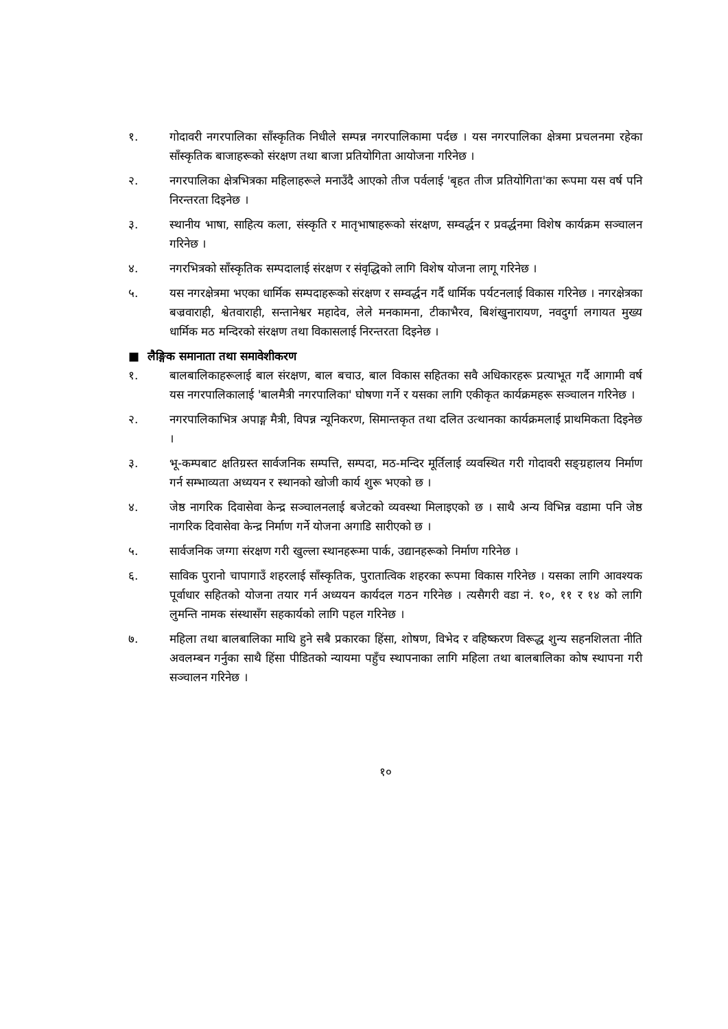१. गोदावरी नगरपालिका साँस्कृतिक निधीले सम्पन्न नगरपालिकामा पर्दछ । यस नगरपालिका क्षेत्रमा प्रचलनमा रहेका साँस्कृतिक बाजाहरूको संरक्षण तथा बाजा प्रतियोगिता आयोजना गरिनेछ ।
२. नगरपालिका क्षेत्रभित्रका महिलाहरूले मनाउँदै आएको तीज पर्वलाई 'बृहत तीज प्रतियोगिता'का रूपमा यस वर्ष पनि निरन्तरता दिइनेछ ।
३. स्थानीय भाषा, साहित्य कला, संस्कृति र मातृभाषाहरूको संरक्षण, सम्वर्द्धन र प्रवर्द्धनमा विशेष कार्यक्रम सञ्चालन गरिनेछ ।
४. नगरभित्रको साँस्कृतिक सम्पदालाई संरक्षण र संवृद्धिको लागि विशेष योजना लागू गरिनेछ ।
५. यस नगरक्षेत्रमा भएका धार्मिक सम्पदाहरूको संरक्षण र सम्वर्द्धन गर्दै धार्मिक पर्यटनलाई विकास गरिनेछ । नगरक्षेत्रका बज्रवाराही, श्वेतवाराही, सन्तानेश्वर महादेव, लेले मनकामना, टीकाभैरव, बिशंखुनारायण, नवदुर्गा लगायत मुख्य धार्मिक मठ मन्दिरको संरक्षण तथा विकासलाई निरन्तरता दिइनेछ ।
■ लैङ्गिक समानाता तथा समावेशीकरण
१. बालबालिकाहरूलाई बाल संरक्षण, बाल बचाउ, बाल विकास सहितका सवै अधिकारहरू प्रत्याभूत गर्दै आगामी वर्ष यस नगरपालिकालाई 'बालमैत्री नगरपालिका' घोषणा गर्ने र यसका लागि एकीकृत कार्यक्रमहरू सञ्चालन गरिनेछ ।
२. नगरपालिकाभित्र अपाङ्ग मैत्री, विपन्न न्यूनिकरण, सिमान्तकृत तथा दलित उत्थानका कार्यक्रमलाई प्राथमिकता दिइनेछ ।
३. भू-कम्पबाट क्षतिग्रस्त सार्वजनिक सम्पत्ति, सम्पदा, मठ-मन्दिर मूर्तिलाई व्यवस्थित गरी गोदावरी सङ्ग्रहालय निर्माण गर्न सम्भाव्यता अध्ययन र स्थानको खोजी कार्य शुरू भएको छ ।
४. जेष्ठ नागरिक दिवासेवा केन्द्र सञ्चालनलाई बजेटको व्यवस्था मिलाइएको छ । साथै अन्य विभिन्न वडामा पनि जेष्ठ नागरिक दिवासेवा केन्द्र निर्माण गर्ने योजना अगाडि सारीएको छ ।
५. सार्वजनिक जग्गा संरक्षण गरी खुल्ला स्थानहरूमा पार्क, उद्यानहरूको निर्माण गरिनेछ ।
६. साविक पुरानो चापागाउँ शहरलाई साँस्कृतिक, पुरातात्विक शहरका रूपमा विकास गरिनेछ । यसका लागि आवश्यक पूर्वाधार सहितको योजना तयार गर्न अध्ययन कार्यदल गठन गरिनेछ । त्यसैगरी वडा नं. १०, ११ र १४ को लागि लुमन्ति नामक संस्थासँग सहकार्यको लागि पहल गरिनेछ ।
७. महिला तथा बालबालिका माथि हुने सबै प्रकारका हिंसा, शोषण, विभेद र वहिष्करण विरूद्ध शुन्य सहनशिलता नीति अवलम्बन गर्नुका साथै हिंसा पीडितको न्यायमा पहुँच स्थापनाका लागि महिला तथा बालबालिका कोष स्थापना गरी सञ्चालन गरिनेछ ।
१०